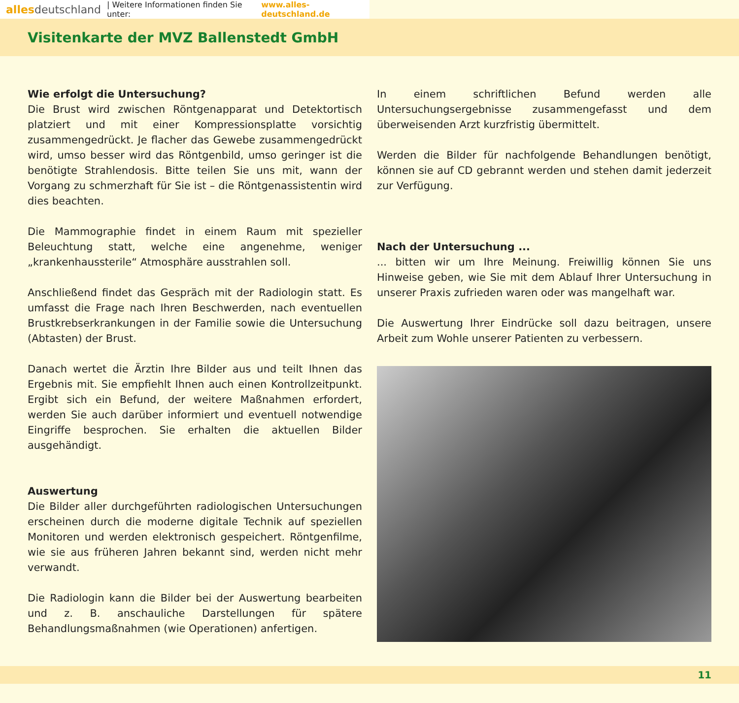alles deutschland | Weitere Informationen finden Sie unter: www.alles-deutschland.de
Visitenkarte der MVZ Ballenstedt GmbH
Wie erfolgt die Untersuchung?
Die Brust wird zwischen Röntgenapparat und Detektortisch platziert und mit einer Kompressionsplatte vorsichtig zusammengedrückt. Je flacher das Gewebe zusammengedrückt wird, umso besser wird das Röntgenbild, umso geringer ist die benötigte Strahlendosis. Bitte teilen Sie uns mit, wann der Vorgang zu schmerzhaft für Sie ist – die Röntgenassistentin wird dies beachten.
Die Mammographie findet in einem Raum mit spezieller Beleuchtung statt, welche eine angenehme, weniger „krankenhaussterile“ Atmosphäre ausstrahlen soll.
Anschließend findet das Gespräch mit der Radiologin statt. Es umfasst die Frage nach Ihren Beschwerden, nach eventuellen Brustkrebserkrankungen in der Familie sowie die Untersuchung (Abtasten) der Brust.
Danach wertet die Ärztin Ihre Bilder aus und teilt Ihnen das Ergebnis mit. Sie empfiehlt Ihnen auch einen Kontrollzeitpunkt. Ergibt sich ein Befund, der weitere Maßnahmen erfordert, werden Sie auch darüber informiert und eventuell notwendige Eingriffe besprochen. Sie erhalten die aktuellen Bilder ausgehändigt.
Auswertung
Die Bilder aller durchgeführten radiologischen Untersuchungen erscheinen durch die moderne digitale Technik auf speziellen Monitoren und werden elektronisch gespeichert. Röntgenfilme, wie sie aus früheren Jahren bekannt sind, werden nicht mehr verwandt.
Die Radiologin kann die Bilder bei der Auswertung bearbeiten und z. B. anschauliche Darstellungen für spätere Behandlungsmaßnahmen (wie Operationen) anfertigen.
In einem schriftlichen Befund werden alle Untersuchungsergebnisse zusammengefasst und dem überweisenden Arzt kurzfristig übermittelt.
Werden die Bilder für nachfolgende Behandlungen benötigt, können sie auf CD gebrannt werden und stehen damit jederzeit zur Verfügung.
Nach der Untersuchung ...
... bitten wir um Ihre Meinung. Freiwillig können Sie uns Hinweise geben, wie Sie mit dem Ablauf Ihrer Untersuchung in unserer Praxis zufrieden waren oder was mangelhaft war.
Die Auswertung Ihrer Eindrücke soll dazu beitragen, unsere Arbeit zum Wohle unserer Patienten zu verbessern.
11